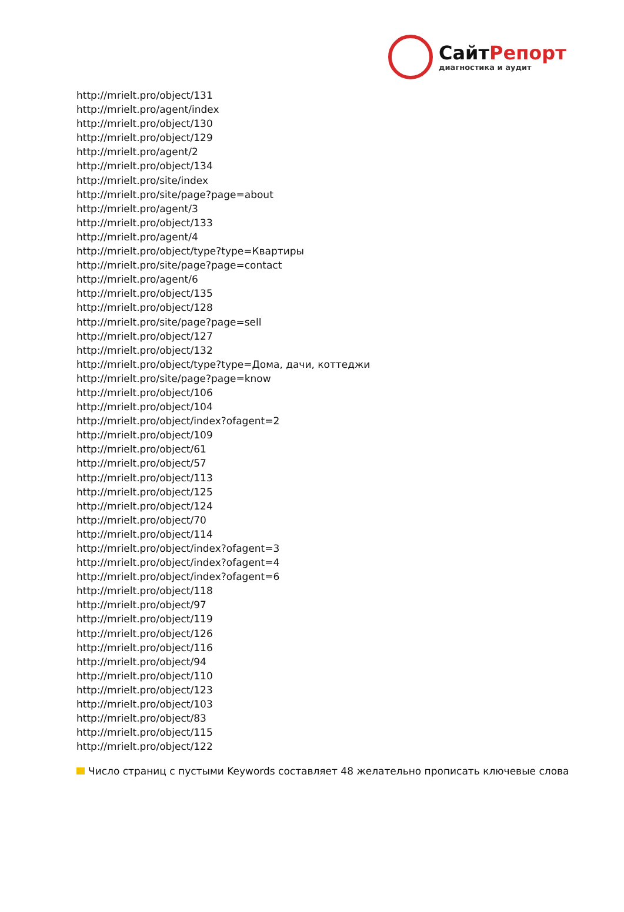СайтРепорт
диагностика и аудит
http://mrielt.pro/object/131
http://mrielt.pro/agent/index
http://mrielt.pro/object/130
http://mrielt.pro/object/129
http://mrielt.pro/agent/2
http://mrielt.pro/object/134
http://mrielt.pro/site/index
http://mrielt.pro/site/page?page=about
http://mrielt.pro/agent/3
http://mrielt.pro/object/133
http://mrielt.pro/agent/4
http://mrielt.pro/object/type?type=Квартиры
http://mrielt.pro/site/page?page=contact
http://mrielt.pro/agent/6
http://mrielt.pro/object/135
http://mrielt.pro/object/128
http://mrielt.pro/site/page?page=sell
http://mrielt.pro/object/127
http://mrielt.pro/object/132
http://mrielt.pro/object/type?type=Дома, дачи, коттеджи
http://mrielt.pro/site/page?page=know
http://mrielt.pro/object/106
http://mrielt.pro/object/104
http://mrielt.pro/object/index?ofagent=2
http://mrielt.pro/object/109
http://mrielt.pro/object/61
http://mrielt.pro/object/57
http://mrielt.pro/object/113
http://mrielt.pro/object/125
http://mrielt.pro/object/124
http://mrielt.pro/object/70
http://mrielt.pro/object/114
http://mrielt.pro/object/index?ofagent=3
http://mrielt.pro/object/index?ofagent=4
http://mrielt.pro/object/index?ofagent=6
http://mrielt.pro/object/118
http://mrielt.pro/object/97
http://mrielt.pro/object/119
http://mrielt.pro/object/126
http://mrielt.pro/object/116
http://mrielt.pro/object/94
http://mrielt.pro/object/110
http://mrielt.pro/object/123
http://mrielt.pro/object/103
http://mrielt.pro/object/83
http://mrielt.pro/object/115
http://mrielt.pro/object/122
Число страниц с пустыми Keywords составляет 48 желательно прописать ключевые слова